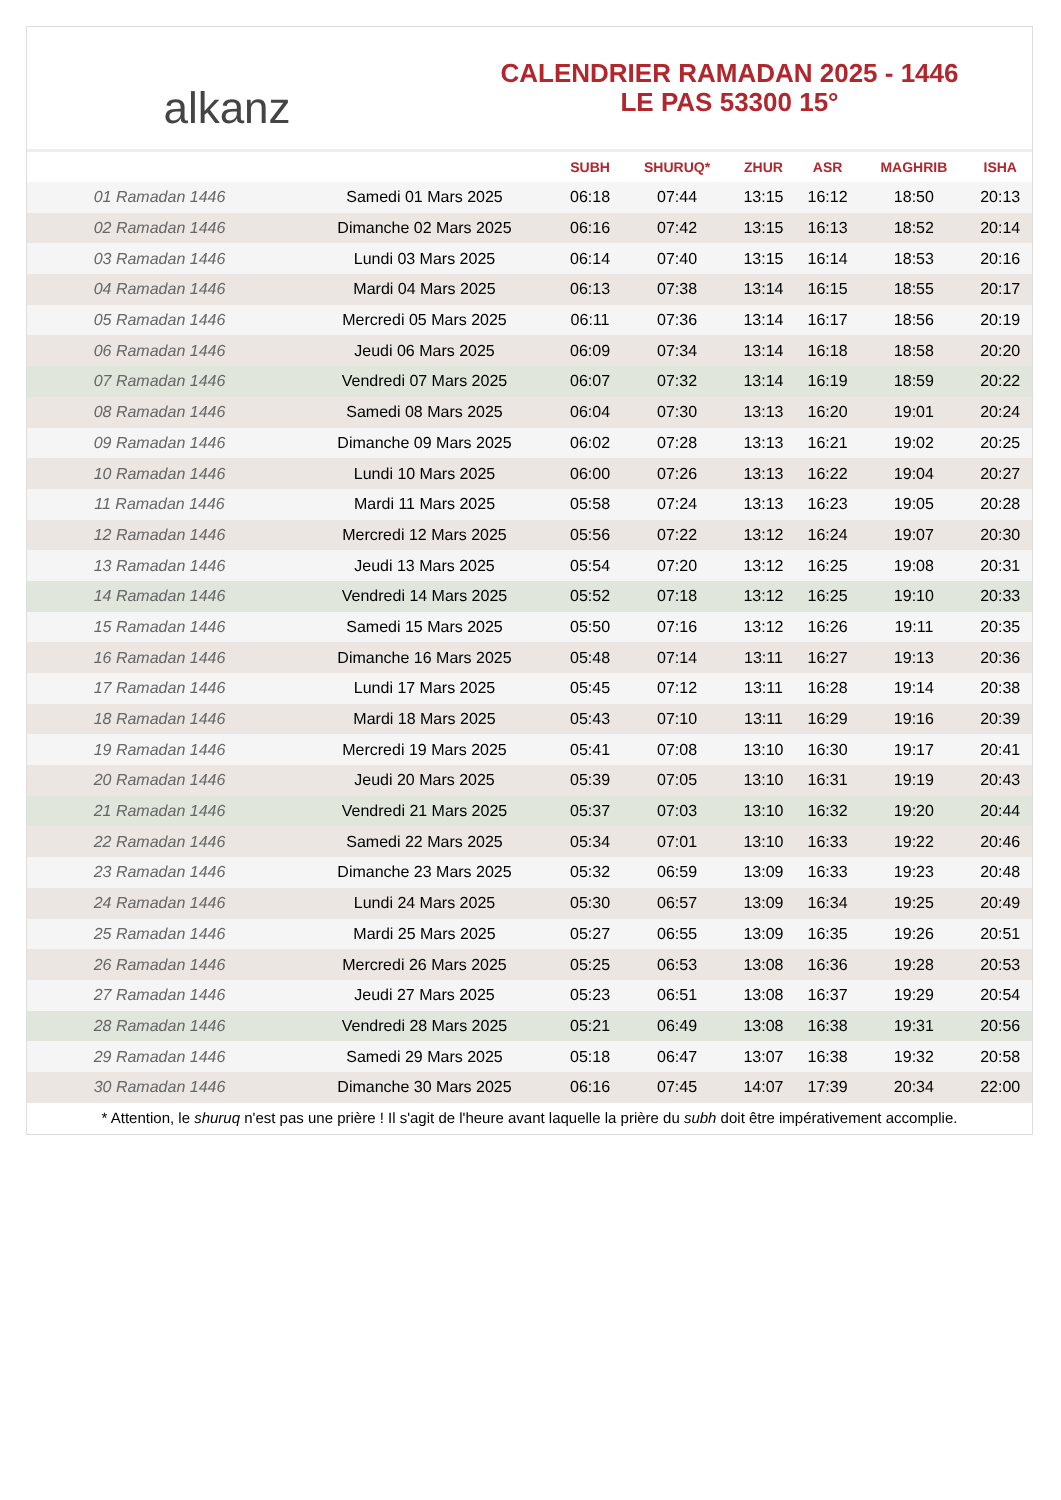alkanz
CALENDRIER RAMADAN 2025 - 1446
LE PAS 53300 15°
| | | SUBH | SHURUQ* | ZHUR | ASR | MAGHRIB | ISHA |
| --- | --- | --- | --- | --- | --- | --- | --- |
| 01 Ramadan 1446 | Samedi 01 Mars 2025 | 06:18 | 07:44 | 13:15 | 16:12 | 18:50 | 20:13 |
| 02 Ramadan 1446 | Dimanche 02 Mars 2025 | 06:16 | 07:42 | 13:15 | 16:13 | 18:52 | 20:14 |
| 03 Ramadan 1446 | Lundi 03 Mars 2025 | 06:14 | 07:40 | 13:15 | 16:14 | 18:53 | 20:16 |
| 04 Ramadan 1446 | Mardi 04 Mars 2025 | 06:13 | 07:38 | 13:14 | 16:15 | 18:55 | 20:17 |
| 05 Ramadan 1446 | Mercredi 05 Mars 2025 | 06:11 | 07:36 | 13:14 | 16:17 | 18:56 | 20:19 |
| 06 Ramadan 1446 | Jeudi 06 Mars 2025 | 06:09 | 07:34 | 13:14 | 16:18 | 18:58 | 20:20 |
| 07 Ramadan 1446 | Vendredi 07 Mars 2025 | 06:07 | 07:32 | 13:14 | 16:19 | 18:59 | 20:22 |
| 08 Ramadan 1446 | Samedi 08 Mars 2025 | 06:04 | 07:30 | 13:13 | 16:20 | 19:01 | 20:24 |
| 09 Ramadan 1446 | Dimanche 09 Mars 2025 | 06:02 | 07:28 | 13:13 | 16:21 | 19:02 | 20:25 |
| 10 Ramadan 1446 | Lundi 10 Mars 2025 | 06:00 | 07:26 | 13:13 | 16:22 | 19:04 | 20:27 |
| 11 Ramadan 1446 | Mardi 11 Mars 2025 | 05:58 | 07:24 | 13:13 | 16:23 | 19:05 | 20:28 |
| 12 Ramadan 1446 | Mercredi 12 Mars 2025 | 05:56 | 07:22 | 13:12 | 16:24 | 19:07 | 20:30 |
| 13 Ramadan 1446 | Jeudi 13 Mars 2025 | 05:54 | 07:20 | 13:12 | 16:25 | 19:08 | 20:31 |
| 14 Ramadan 1446 | Vendredi 14 Mars 2025 | 05:52 | 07:18 | 13:12 | 16:25 | 19:10 | 20:33 |
| 15 Ramadan 1446 | Samedi 15 Mars 2025 | 05:50 | 07:16 | 13:12 | 16:26 | 19:11 | 20:35 |
| 16 Ramadan 1446 | Dimanche 16 Mars 2025 | 05:48 | 07:14 | 13:11 | 16:27 | 19:13 | 20:36 |
| 17 Ramadan 1446 | Lundi 17 Mars 2025 | 05:45 | 07:12 | 13:11 | 16:28 | 19:14 | 20:38 |
| 18 Ramadan 1446 | Mardi 18 Mars 2025 | 05:43 | 07:10 | 13:11 | 16:29 | 19:16 | 20:39 |
| 19 Ramadan 1446 | Mercredi 19 Mars 2025 | 05:41 | 07:08 | 13:10 | 16:30 | 19:17 | 20:41 |
| 20 Ramadan 1446 | Jeudi 20 Mars 2025 | 05:39 | 07:05 | 13:10 | 16:31 | 19:19 | 20:43 |
| 21 Ramadan 1446 | Vendredi 21 Mars 2025 | 05:37 | 07:03 | 13:10 | 16:32 | 19:20 | 20:44 |
| 22 Ramadan 1446 | Samedi 22 Mars 2025 | 05:34 | 07:01 | 13:10 | 16:33 | 19:22 | 20:46 |
| 23 Ramadan 1446 | Dimanche 23 Mars 2025 | 05:32 | 06:59 | 13:09 | 16:33 | 19:23 | 20:48 |
| 24 Ramadan 1446 | Lundi 24 Mars 2025 | 05:30 | 06:57 | 13:09 | 16:34 | 19:25 | 20:49 |
| 25 Ramadan 1446 | Mardi 25 Mars 2025 | 05:27 | 06:55 | 13:09 | 16:35 | 19:26 | 20:51 |
| 26 Ramadan 1446 | Mercredi 26 Mars 2025 | 05:25 | 06:53 | 13:08 | 16:36 | 19:28 | 20:53 |
| 27 Ramadan 1446 | Jeudi 27 Mars 2025 | 05:23 | 06:51 | 13:08 | 16:37 | 19:29 | 20:54 |
| 28 Ramadan 1446 | Vendredi 28 Mars 2025 | 05:21 | 06:49 | 13:08 | 16:38 | 19:31 | 20:56 |
| 29 Ramadan 1446 | Samedi 29 Mars 2025 | 05:18 | 06:47 | 13:07 | 16:38 | 19:32 | 20:58 |
| 30 Ramadan 1446 | Dimanche 30 Mars 2025 | 06:16 | 07:45 | 14:07 | 17:39 | 20:34 | 22:00 |
* Attention, le shuruq n'est pas une prière ! Il s'agit de l'heure avant laquelle la prière du subh doit être impérativement accomplie.